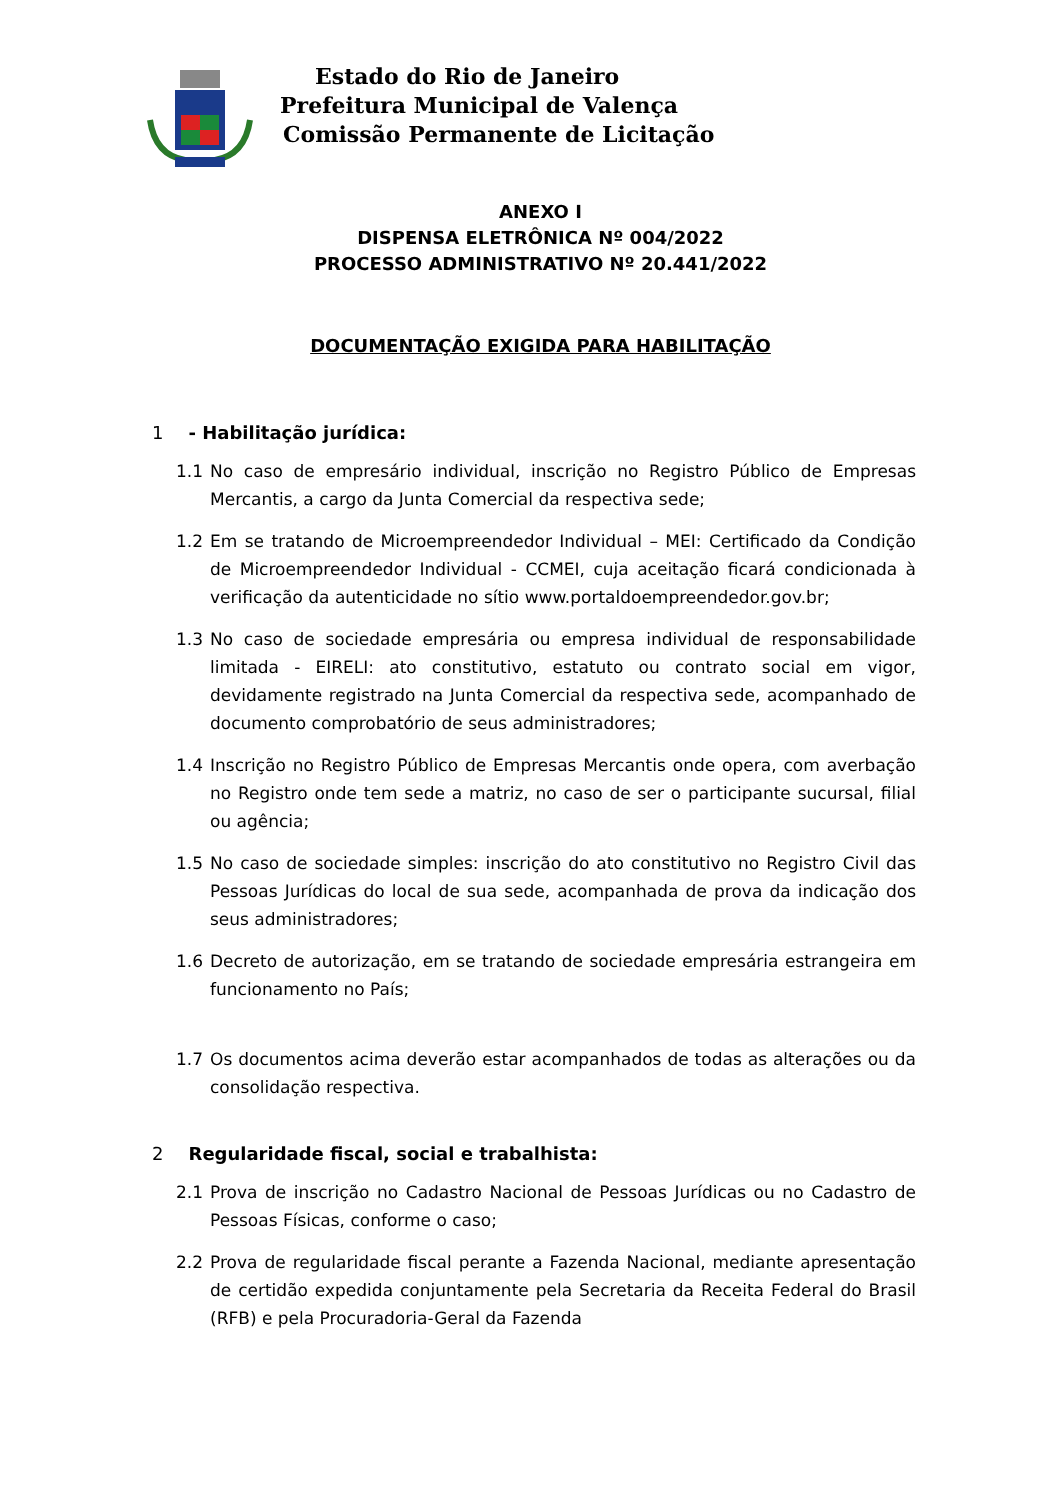Estado do Rio de Janeiro
Prefeitura Municipal de Valença
Comissão Permanente de Licitação
ANEXO I
DISPENSA ELETRÔNICA Nº 004/2022
PROCESSO ADMINISTRATIVO Nº 20.441/2022
DOCUMENTAÇÃO EXIGIDA PARA HABILITAÇÃO
1 - Habilitação jurídica:
1.1 No caso de empresário individual, inscrição no Registro Público de Empresas Mercantis, a cargo da Junta Comercial da respectiva sede;
1.2 Em se tratando de Microempreendedor Individual – MEI: Certificado da Condição de Microempreendedor Individual - CCMEI, cuja aceitação ficará condicionada à verificação da autenticidade no sítio www.portaldoempreendedor.gov.br;
1.3 No caso de sociedade empresária ou empresa individual de responsabilidade limitada - EIRELI: ato constitutivo, estatuto ou contrato social em vigor, devidamente registrado na Junta Comercial da respectiva sede, acompanhado de documento comprobatório de seus administradores;
1.4 Inscrição no Registro Público de Empresas Mercantis onde opera, com averbação no Registro onde tem sede a matriz, no caso de ser o participante sucursal, filial ou agência;
1.5 No caso de sociedade simples: inscrição do ato constitutivo no Registro Civil das Pessoas Jurídicas do local de sua sede, acompanhada de prova da indicação dos seus administradores;
1.6 Decreto de autorização, em se tratando de sociedade empresária estrangeira em funcionamento no País;
1.7 Os documentos acima deverão estar acompanhados de todas as alterações ou da consolidação respectiva.
2 Regularidade fiscal, social e trabalhista:
2.1 Prova de inscrição no Cadastro Nacional de Pessoas Jurídicas ou no Cadastro de Pessoas Físicas, conforme o caso;
2.2 Prova de regularidade fiscal perante a Fazenda Nacional, mediante apresentação de certidão expedida conjuntamente pela Secretaria da Receita Federal do Brasil (RFB) e pela Procuradoria-Geral da Fazenda